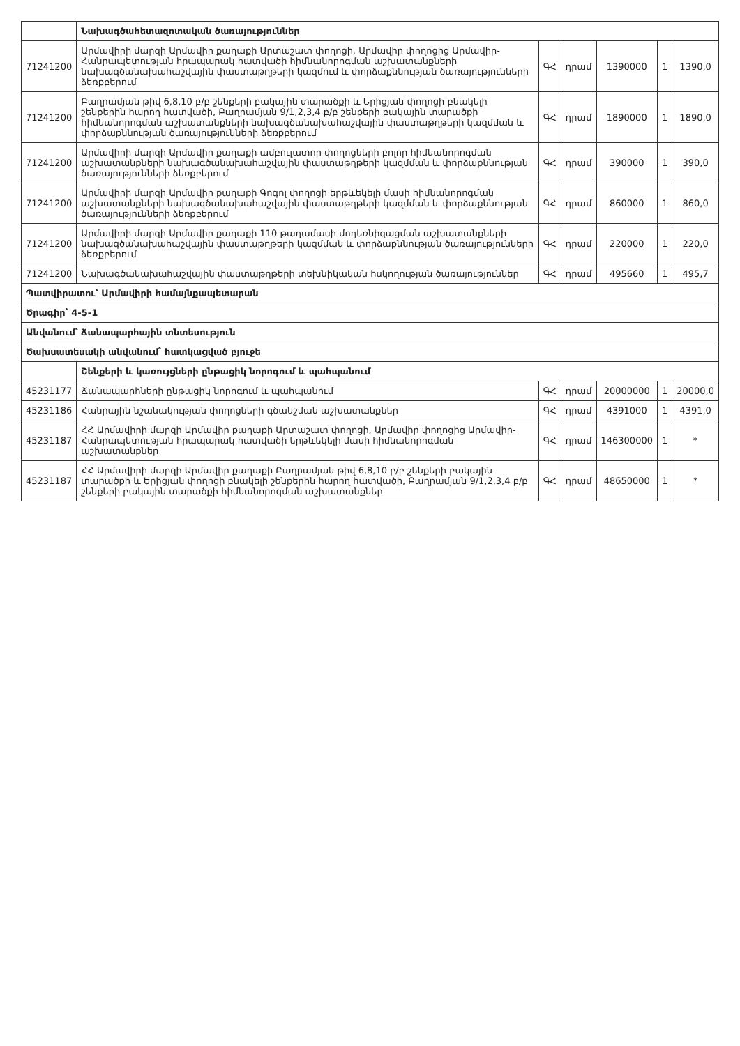| | Նախագծահետազոտական ծառայություններ | | | | | |
| 71241200 | Արմավիրի մարզի Արմավիր քաղաքի Արտաշատ փողոցի, Արմավիր փողոցից Արմավիր-Հանրապետության հրապարակ հատվածի հիմնանորոգման աշխատանքների նախագծանախահաշվային փաստաթղթերի կազմում և փորձաքննության ծառայությունների ձեռքբերում | ԳՀ | դրամ | 1390000 | 1 | 1390,0 |
| 71241200 | Բաղրամյան թիվ 6,8,10 բ/բ շենքերի բակային տարածքի և Երիցյան փողոցի բնակելի շենքերին հարող հատվածի, Բաղրամյան 9/1,2,3,4 բ/բ շենքերի բակային տարածքի հիմնանորոգման աշխատանքների նախագծանախահաշվային փաստաթղթերի կազմման և փորձաքննության ծառայությունների ձեռքբերում | ԳՀ | դրամ | 1890000 | 1 | 1890,0 |
| 71241200 | Արմավիրի մարզի Արմավիր քաղաքի ամբուլատոր փողոցների բոլոր հիմնանորոգման աշխատանքների նախագծանախահաշվային փաստաթղթերի կազմման և փորձաքննության ծառայությունների ձեռքբերում | ԳՀ | դրամ | 390000 | 1 | 390,0 |
| 71241200 | Արմավիրի մարզի Արմավիր քաղաքի Գոգոլ փողոցի երթևեկելի մասի հիմնանորոգման աշխատանքների նախագծանախահաշվային փաստաթղթերի կազմման և փորձաքննության ծառայությունների ձեռքբերում | ԳՀ | դրամ | 860000 | 1 | 860,0 |
| 71241200 | Արմավիրի մարզի Արմավիր քաղաքի 110 թաղամասի մոդեռնիզացման աշխատանքների նախագծանախահաշվային փաստաթղթերի կազմման և փորձաքննության ծառայությունների ձեռքբերում | ԳՀ | դրամ | 220000 | 1 | 220,0 |
| 71241200 | Նախագծանախահաշվային փաստաթղթերի տեխնիկական հսկողության ծառայություններ | ԳՀ | դրամ | 495660 | 1 | 495,7 |
| Պատվիրատու՝ Արմավիրի համայնքապետարան | | | | | | |
| Ծրագիր՝ 4-5-1 | | | | | | |
| Անվանում՝ Ճանապարհային տնտեսություն | | | | | | |
| Ծախսատեսակի անվանում՝ հատկացված բյուջե | | | | | | |
| | Շենքերի և կառույցների ընթացիկ նորոգում և պահպանում | | | | | |
| 45231177 | Ճանապարհների ընթացիկ նորոգում և պահպանում | ԳՀ | դրամ | 20000000 | 1 | 20000,0 |
| 45231186 | Հանրային նշանակության փողոցների գծանշման աշխատանքներ | ԳՀ | դրամ | 4391000 | 1 | 4391,0 |
| 45231187 | ՀՀ Արմավիրի մարզի Արմավիր քաղաքի Արտաշատ փողոցի, Արմավիր փողոցից Արմավիր-Հանրապետության հրապարակ հատվածի երթևեկելի մասի հիմնանորոգման աշխատանքներ | ԳՀ | դրամ | 146300000 | 1 | * |
| 45231187 | ՀՀ Արմավիրի մարզի Արմավիր քաղաքի Բաղրամյան թիվ 6,8,10 բ/բ շենքերի բակային տարածքի և Երիցյան փողոցի բնակելի շենքերին հարող հատվածի, Բաղրամյան 9/1,2,3,4 բ/բ շենքերի բակային տարածքի հիմնանորոգման աշխատանքներ | ԳՀ | դրամ | 48650000 | 1 | * |